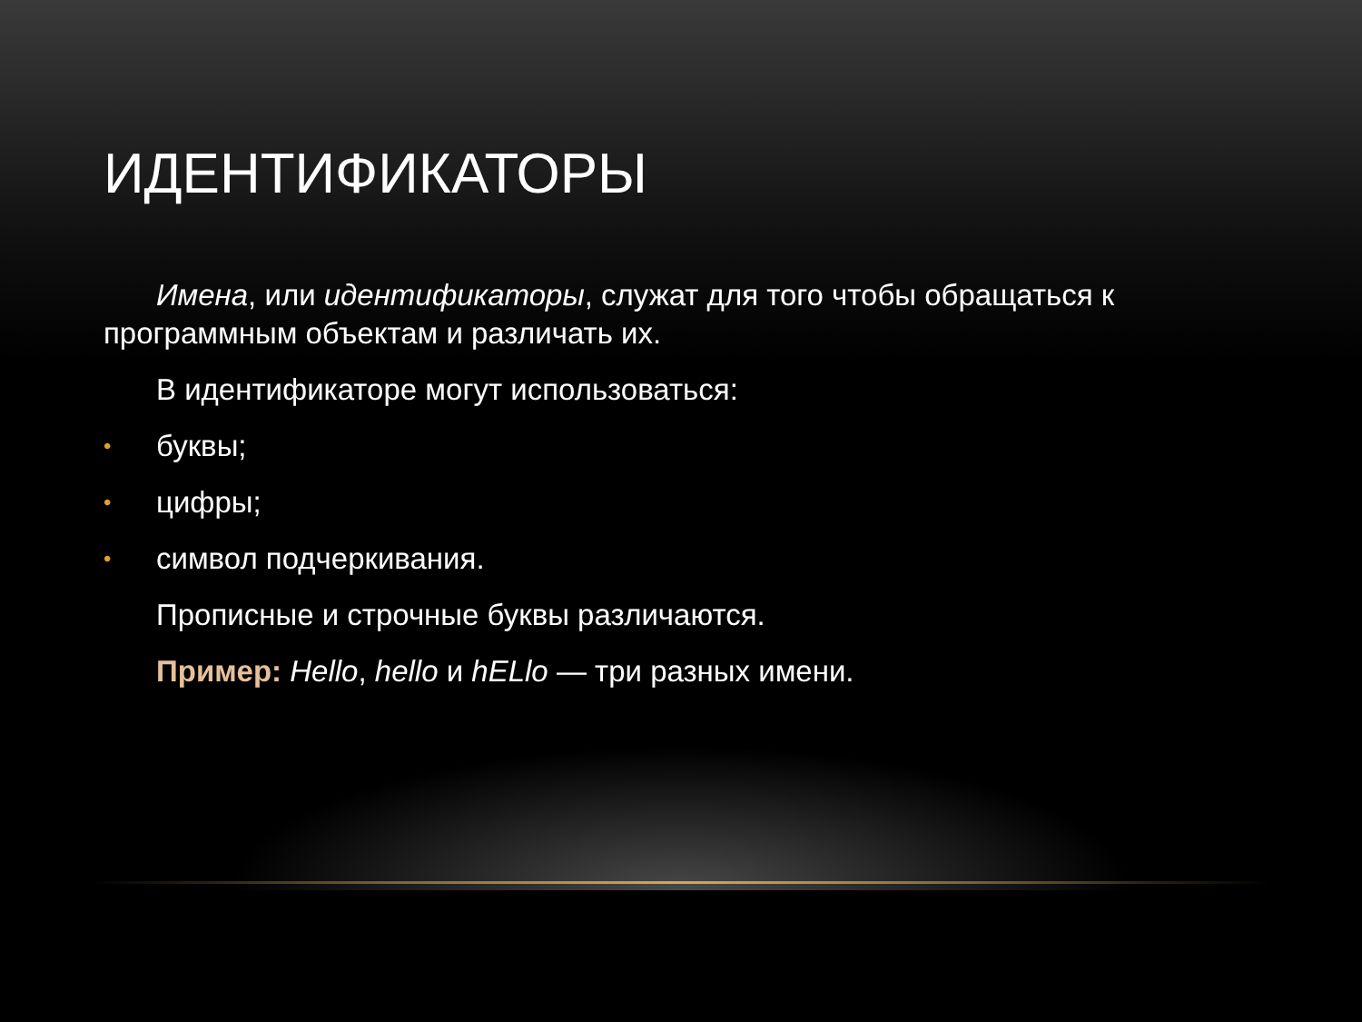ИДЕНТИФИКАТОРЫ
Имена, или идентификаторы, служат для того чтобы обращаться к программным объектам и различать их.
В идентификаторе могут использоваться:
• буквы;
• цифры;
• символ подчеркивания.
Прописные и строчные буквы различаются.
Пример: Hello, hello и hELlo — три разных имени.